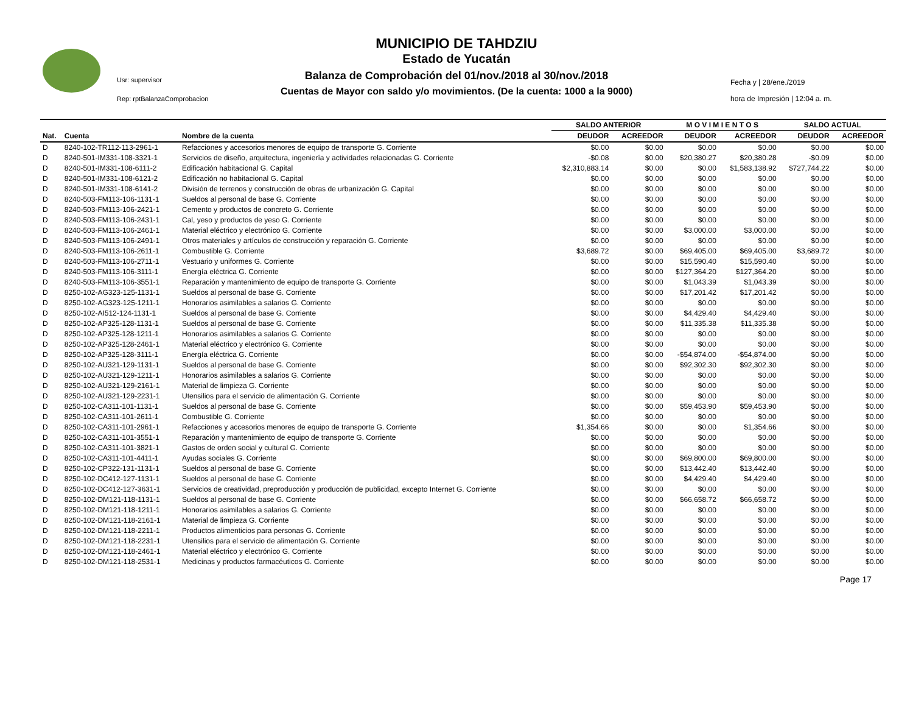Usr: supervisor
Rep: rptBalanzaComprobacion
MUNICIPIO DE TAHDZIU
Estado de Yucatán
Balanza de Comprobación del 01/nov./2018 al 30/nov./2018
Cuentas de Mayor con saldo y/o movimientos. (De la cuenta: 1000 a la 9000)
Fecha y | 28/ene./2019
hora de Impresión | 12:04 a. m.
| | | | SALDO ANTERIOR | | M O V I M I E N T O S | | SALDO ACTUAL | |
| --- | --- | --- | --- | --- | --- | --- | --- | --- |
| Nat. | Cuenta | Nombre de la cuenta | DEUDOR | ACREEDOR | DEUDOR | ACREEDOR | DEUDOR | ACREEDOR |
| D | 8240-102-TR112-113-2961-1 | Refacciones y accesorios menores de equipo de transporte G. Corriente | $0.00 | $0.00 | $0.00 | $0.00 | $0.00 | $0.00 |
| D | 8240-501-IM331-108-3321-1 | Servicios de diseño, arquitectura, ingeniería y actividades relacionadas G. Corriente | -$0.08 | $0.00 | $20,380.27 | $20,380.28 | -$0.09 | $0.00 |
| D | 8240-501-IM331-108-6111-2 | Edificación habitacional G. Capital | $2,310,883.14 | $0.00 | $0.00 | $1,583,138.92 | $727,744.22 | $0.00 |
| D | 8240-501-IM331-108-6121-2 | Edificación no habitacional G. Capital | $0.00 | $0.00 | $0.00 | $0.00 | $0.00 | $0.00 |
| D | 8240-501-IM331-108-6141-2 | División de terrenos y construcción de obras de urbanización G. Capital | $0.00 | $0.00 | $0.00 | $0.00 | $0.00 | $0.00 |
| D | 8240-503-FM113-106-1131-1 | Sueldos al personal de base G. Corriente | $0.00 | $0.00 | $0.00 | $0.00 | $0.00 | $0.00 |
| D | 8240-503-FM113-106-2421-1 | Cemento y productos de concreto G. Corriente | $0.00 | $0.00 | $0.00 | $0.00 | $0.00 | $0.00 |
| D | 8240-503-FM113-106-2431-1 | Cal, yeso y productos de yeso G. Corriente | $0.00 | $0.00 | $0.00 | $0.00 | $0.00 | $0.00 |
| D | 8240-503-FM113-106-2461-1 | Material eléctrico y electrónico G. Corriente | $0.00 | $0.00 | $3,000.00 | $3,000.00 | $0.00 | $0.00 |
| D | 8240-503-FM113-106-2491-1 | Otros materiales y artículos de construcción y reparación G. Corriente | $0.00 | $0.00 | $0.00 | $0.00 | $0.00 | $0.00 |
| D | 8240-503-FM113-106-2611-1 | Combustible G. Corriente | $3,689.72 | $0.00 | $69,405.00 | $69,405.00 | $3,689.72 | $0.00 |
| D | 8240-503-FM113-106-2711-1 | Vestuario y uniformes G. Corriente | $0.00 | $0.00 | $15,590.40 | $15,590.40 | $0.00 | $0.00 |
| D | 8240-503-FM113-106-3111-1 | Energía eléctrica G. Corriente | $0.00 | $0.00 | $127,364.20 | $127,364.20 | $0.00 | $0.00 |
| D | 8240-503-FM113-106-3551-1 | Reparación y mantenimiento de equipo de transporte G. Corriente | $0.00 | $0.00 | $1,043.39 | $1,043.39 | $0.00 | $0.00 |
| D | 8250-102-AG323-125-1131-1 | Sueldos al personal de base G. Corriente | $0.00 | $0.00 | $17,201.42 | $17,201.42 | $0.00 | $0.00 |
| D | 8250-102-AG323-125-1211-1 | Honorarios asimilables a salarios G. Corriente | $0.00 | $0.00 | $0.00 | $0.00 | $0.00 | $0.00 |
| D | 8250-102-AI512-124-1131-1 | Sueldos al personal de base G. Corriente | $0.00 | $0.00 | $4,429.40 | $4,429.40 | $0.00 | $0.00 |
| D | 8250-102-AP325-128-1131-1 | Sueldos al personal de base G. Corriente | $0.00 | $0.00 | $11,335.38 | $11,335.38 | $0.00 | $0.00 |
| D | 8250-102-AP325-128-1211-1 | Honorarios asimilables a salarios G. Corriente | $0.00 | $0.00 | $0.00 | $0.00 | $0.00 | $0.00 |
| D | 8250-102-AP325-128-2461-1 | Material eléctrico y electrónico G. Corriente | $0.00 | $0.00 | $0.00 | $0.00 | $0.00 | $0.00 |
| D | 8250-102-AP325-128-3111-1 | Energía eléctrica G. Corriente | $0.00 | $0.00 | -$54,874.00 | -$54,874.00 | $0.00 | $0.00 |
| D | 8250-102-AU321-129-1131-1 | Sueldos al personal de base G. Corriente | $0.00 | $0.00 | $92,302.30 | $92,302.30 | $0.00 | $0.00 |
| D | 8250-102-AU321-129-1211-1 | Honorarios asimilables a salarios G. Corriente | $0.00 | $0.00 | $0.00 | $0.00 | $0.00 | $0.00 |
| D | 8250-102-AU321-129-2161-1 | Material de limpieza G. Corriente | $0.00 | $0.00 | $0.00 | $0.00 | $0.00 | $0.00 |
| D | 8250-102-AU321-129-2231-1 | Utensilios para el servicio de alimentación G. Corriente | $0.00 | $0.00 | $0.00 | $0.00 | $0.00 | $0.00 |
| D | 8250-102-CA311-101-1131-1 | Sueldos al personal de base G. Corriente | $0.00 | $0.00 | $59,453.90 | $59,453.90 | $0.00 | $0.00 |
| D | 8250-102-CA311-101-2611-1 | Combustible G. Corriente | $0.00 | $0.00 | $0.00 | $0.00 | $0.00 | $0.00 |
| D | 8250-102-CA311-101-2961-1 | Refacciones y accesorios menores de equipo de transporte G. Corriente | $1,354.66 | $0.00 | $0.00 | $1,354.66 | $0.00 | $0.00 |
| D | 8250-102-CA311-101-3551-1 | Reparación y mantenimiento de equipo de transporte G. Corriente | $0.00 | $0.00 | $0.00 | $0.00 | $0.00 | $0.00 |
| D | 8250-102-CA311-101-3821-1 | Gastos de orden social y cultural G. Corriente | $0.00 | $0.00 | $0.00 | $0.00 | $0.00 | $0.00 |
| D | 8250-102-CA311-101-4411-1 | Ayudas sociales G. Corriente | $0.00 | $0.00 | $69,800.00 | $69,800.00 | $0.00 | $0.00 |
| D | 8250-102-CP322-131-1131-1 | Sueldos al personal de base G. Corriente | $0.00 | $0.00 | $13,442.40 | $13,442.40 | $0.00 | $0.00 |
| D | 8250-102-DC412-127-1131-1 | Sueldos al personal de base G. Corriente | $0.00 | $0.00 | $4,429.40 | $4,429.40 | $0.00 | $0.00 |
| D | 8250-102-DC412-127-3631-1 | Servicios de creatividad, preproducción y producción de publicidad, excepto Internet G. Corriente | $0.00 | $0.00 | $0.00 | $0.00 | $0.00 | $0.00 |
| D | 8250-102-DM121-118-1131-1 | Sueldos al personal de base G. Corriente | $0.00 | $0.00 | $66,658.72 | $66,658.72 | $0.00 | $0.00 |
| D | 8250-102-DM121-118-1211-1 | Honorarios asimilables a salarios G. Corriente | $0.00 | $0.00 | $0.00 | $0.00 | $0.00 | $0.00 |
| D | 8250-102-DM121-118-2161-1 | Material de limpieza G. Corriente | $0.00 | $0.00 | $0.00 | $0.00 | $0.00 | $0.00 |
| D | 8250-102-DM121-118-2211-1 | Productos alimenticios para personas G. Corriente | $0.00 | $0.00 | $0.00 | $0.00 | $0.00 | $0.00 |
| D | 8250-102-DM121-118-2231-1 | Utensilios para el servicio de alimentación G. Corriente | $0.00 | $0.00 | $0.00 | $0.00 | $0.00 | $0.00 |
| D | 8250-102-DM121-118-2461-1 | Material eléctrico y electrónico G. Corriente | $0.00 | $0.00 | $0.00 | $0.00 | $0.00 | $0.00 |
| D | 8250-102-DM121-118-2531-1 | Medicinas y productos farmacéuticos G. Corriente | $0.00 | $0.00 | $0.00 | $0.00 | $0.00 | $0.00 |
Page 17